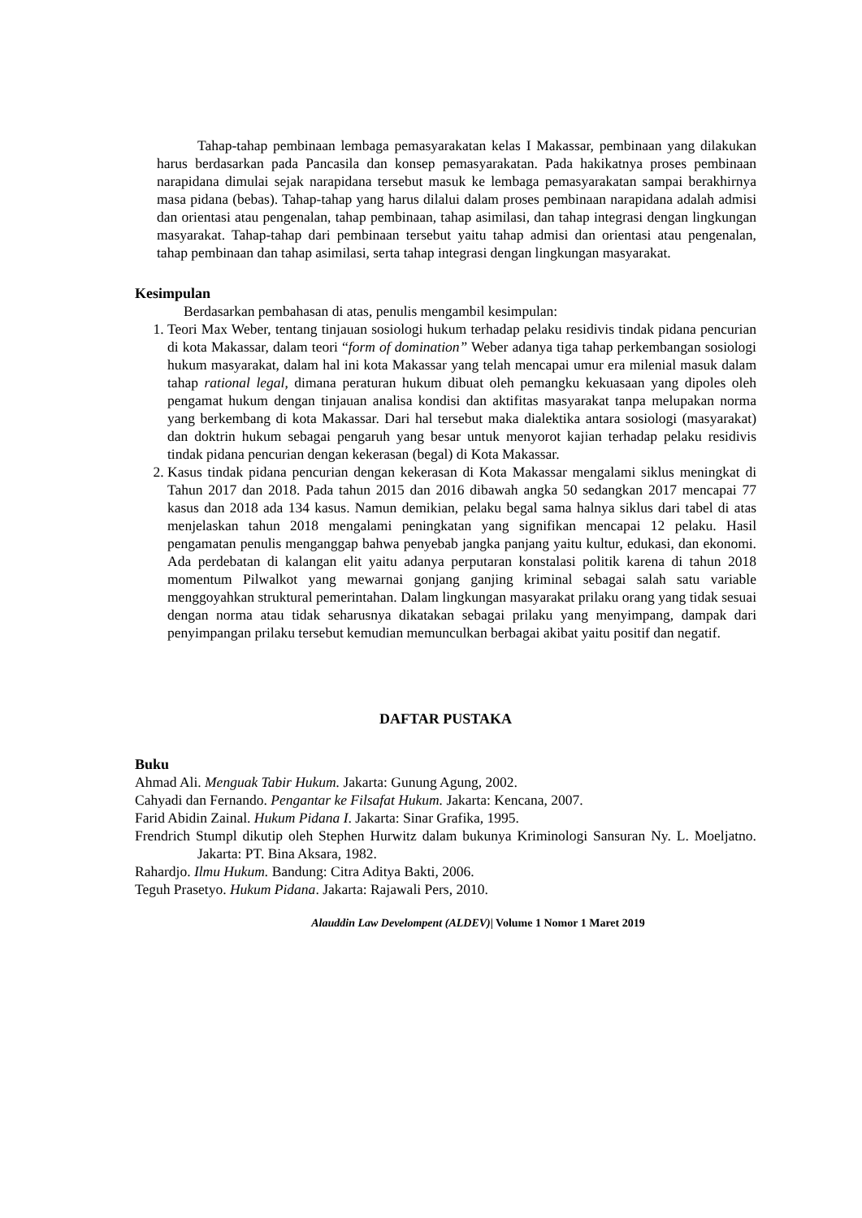Tahap-tahap pembinaan lembaga pemasyarakatan kelas I Makassar, pembinaan yang dilakukan harus berdasarkan pada Pancasila dan konsep pemasyarakatan. Pada hakikatnya proses pembinaan narapidana dimulai sejak narapidana tersebut masuk ke lembaga pemasyarakatan sampai berakhirnya masa pidana (bebas). Tahap-tahap yang harus dilalui dalam proses pembinaan narapidana adalah admisi dan orientasi atau pengenalan, tahap pembinaan, tahap asimilasi, dan tahap integrasi dengan lingkungan masyarakat. Tahap-tahap dari pembinaan tersebut yaitu tahap admisi dan orientasi atau pengenalan, tahap pembinaan dan tahap asimilasi, serta tahap integrasi dengan lingkungan masyarakat.
Kesimpulan
Berdasarkan pembahasan di atas, penulis mengambil kesimpulan:
1. Teori Max Weber, tentang tinjauan sosiologi hukum terhadap pelaku residivis tindak pidana pencurian di kota Makassar, dalam teori “form of domination” Weber adanya tiga tahap perkembangan sosiologi hukum masyarakat, dalam hal ini kota Makassar yang telah mencapai umur era milenial masuk dalam tahap rational legal, dimana peraturan hukum dibuat oleh pemangku kekuasaan yang dipoles oleh pengamat hukum dengan tinjauan analisa kondisi dan aktifitas masyarakat tanpa melupakan norma yang berkembang di kota Makassar. Dari hal tersebut maka dialektika antara sosiologi (masyarakat) dan doktrin hukum sebagai pengaruh yang besar untuk menyorot kajian terhadap pelaku residivis tindak pidana pencurian dengan kekerasan (begal) di Kota Makassar.
2. Kasus tindak pidana pencurian dengan kekerasan di Kota Makassar mengalami siklus meningkat di Tahun 2017 dan 2018. Pada tahun 2015 dan 2016 dibawah angka 50 sedangkan 2017 mencapai 77 kasus dan 2018 ada 134 kasus. Namun demikian, pelaku begal sama halnya siklus dari tabel di atas menjelaskan tahun 2018 mengalami peningkatan yang signifikan mencapai 12 pelaku. Hasil pengamatan penulis menganggap bahwa penyebab jangka panjang yaitu kultur, edukasi, dan ekonomi. Ada perdebatan di kalangan elit yaitu adanya perputaran konstalasi politik karena di tahun 2018 momentum Pilwalkot yang mewarnai gonjang ganjing kriminal sebagai salah satu variable menggoyahkan struktural pemerintahan. Dalam lingkungan masyarakat prilaku orang yang tidak sesuai dengan norma atau tidak seharusnya dikatakan sebagai prilaku yang menyimpang, dampak dari penyimpangan prilaku tersebut kemudian memunculkan berbagai akibat yaitu positif dan negatif.
DAFTAR PUSTAKA
Buku
Ahmad Ali. Menguak Tabir Hukum. Jakarta: Gunung Agung, 2002.
Cahyadi dan Fernando. Pengantar ke Filsafat Hukum. Jakarta: Kencana, 2007.
Farid Abidin Zainal. Hukum Pidana I. Jakarta: Sinar Grafika, 1995.
Frendrich Stumpl dikutip oleh Stephen Hurwitz dalam bukunya Kriminologi Sansuran Ny. L. Moeljatno. Jakarta: PT. Bina Aksara, 1982.
Rahardjo. Ilmu Hukum. Bandung: Citra Aditya Bakti, 2006.
Teguh Prasetyo. Hukum Pidana. Jakarta: Rajawali Pers, 2010.
Alauddin Law Develompent (ALDEV)| Volume 1 Nomor 1 Maret 2019